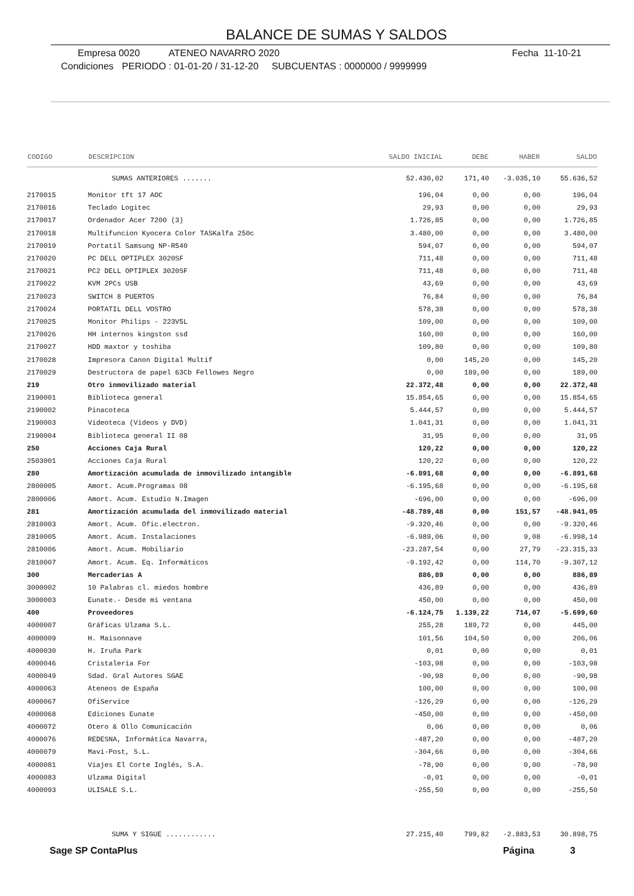BALANCE DE SUMAS Y SALDOS
Empresa 0020 ATENEO NAVARRO 2020 Fecha 11-10-21
Condiciones PERIODO : 01-01-20 / 31-12-20 SUBCUENTAS : 0000000 / 9999999
| CODIGO | DESCRIPCION | SALDO INICIAL | DEBE | HABER | SALDO |
| --- | --- | --- | --- | --- | --- |
| | SUMAS ANTERIORES ....... | 52.430,02 | 171,40 | -3.035,10 | 55.636,52 |
| 2170015 | Monitor tft 17 AOC | 196,04 | 0,00 | 0,00 | 196,04 |
| 2170016 | Teclado Logitec | 29,93 | 0,00 | 0,00 | 29,93 |
| 2170017 | Ordenador Acer 7200 (3) | 1.726,85 | 0,00 | 0,00 | 1.726,85 |
| 2170018 | Multifuncion Kyocera Color TASKalfa 250c | 3.480,00 | 0,00 | 0,00 | 3.480,00 |
| 2170019 | Portatil Samsung NP-R540 | 594,07 | 0,00 | 0,00 | 594,07 |
| 2170020 | PC DELL OPTIPLEX 3020SF | 711,48 | 0,00 | 0,00 | 711,48 |
| 2170021 | PC2 DELL OPTIPLEX 3020SF | 711,48 | 0,00 | 0,00 | 711,48 |
| 2170022 | KVM 2PCs USB | 43,69 | 0,00 | 0,00 | 43,69 |
| 2170023 | SWITCH 8 PUERTOS | 76,84 | 0,00 | 0,00 | 76,84 |
| 2170024 | PORTATIL DELL VOSTRO | 578,38 | 0,00 | 0,00 | 578,38 |
| 2170025 | Monitor Philips - 223V5L | 109,00 | 0,00 | 0,00 | 109,00 |
| 2170026 | HH internos kingston ssd | 160,00 | 0,00 | 0,00 | 160,00 |
| 2170027 | HDD maxtor y toshiba | 109,80 | 0,00 | 0,00 | 109,80 |
| 2170028 | Impresora Canon Digital Multif | 0,00 | 145,20 | 0,00 | 145,20 |
| 2170029 | Destructora de papel 63Cb Fellowes Negro | 0,00 | 189,00 | 0,00 | 189,00 |
| 219 | Otro inmovilizado material | 22.372,48 | 0,00 | 0,00 | 22.372,48 |
| 2190001 | Biblioteca general | 15.854,65 | 0,00 | 0,00 | 15.854,65 |
| 2190002 | Pinacoteca | 5.444,57 | 0,00 | 0,00 | 5.444,57 |
| 2190003 | Videoteca (Videos y DVD) | 1.041,31 | 0,00 | 0,00 | 1.041,31 |
| 2190004 | Biblioteca general II 08 | 31,95 | 0,00 | 0,00 | 31,95 |
| 250 | Acciones Caja Rural | 120,22 | 0,00 | 0,00 | 120,22 |
| 2503001 | Acciones Caja Rural | 120,22 | 0,00 | 0,00 | 120,22 |
| 280 | Amortización acumulada de inmovilizado intangible | -6.891,68 | 0,00 | 0,00 | -6.891,68 |
| 2800005 | Amort. Acum.Programas 08 | -6.195,68 | 0,00 | 0,00 | -6.195,68 |
| 2800006 | Amort. Acum. Estudio N.Imagen | -696,00 | 0,00 | 0,00 | -696,00 |
| 281 | Amortización acumulada del inmovilizado material | -48.789,48 | 0,00 | 151,57 | -48.941,05 |
| 2810003 | Amort. Acum. Ofic.electron. | -9.320,46 | 0,00 | 0,00 | -9.320,46 |
| 2810005 | Amort. Acum. Instalaciones | -6.989,06 | 0,00 | 9,08 | -6.998,14 |
| 2810006 | Amort. Acum. Mobiliario | -23.287,54 | 0,00 | 27,79 | -23.315,33 |
| 2810007 | Amort. Acum. Eq. Informáticos | -9.192,42 | 0,00 | 114,70 | -9.307,12 |
| 300 | Mercaderías A | 886,89 | 0,00 | 0,00 | 886,89 |
| 3000002 | 10 Palabras cl. miedos hombre | 436,89 | 0,00 | 0,00 | 436,89 |
| 3000003 | Eunate.- Desde mi ventana | 450,00 | 0,00 | 0,00 | 450,00 |
| 400 | Proveedores | -6.124,75 | 1.139,22 | 714,07 | -5.699,60 |
| 4000007 | Gráficas Ulzama S.L. | 255,28 | 189,72 | 0,00 | 445,00 |
| 4000009 | H. Maisonnave | 101,56 | 104,50 | 0,00 | 206,06 |
| 4000030 | H. Iruña Park | 0,01 | 0,00 | 0,00 | 0,01 |
| 4000046 | Cristalería For | -103,98 | 0,00 | 0,00 | -103,98 |
| 4000049 | Sdad. Gral Autores SGAE | -90,98 | 0,00 | 0,00 | -90,98 |
| 4000063 | Ateneos de España | 100,00 | 0,00 | 0,00 | 100,00 |
| 4000067 | OfiService | -126,29 | 0,00 | 0,00 | -126,29 |
| 4000068 | Ediciones Eunate | -450,00 | 0,00 | 0,00 | -450,00 |
| 4000072 | Otero & Ollo Comunicación | 0,06 | 0,00 | 0,00 | 0,06 |
| 4000076 | REDESNA, Informática Navarra, | -487,20 | 0,00 | 0,00 | -487,20 |
| 4000079 | Mavi-Post, S.L. | -304,66 | 0,00 | 0,00 | -304,66 |
| 4000081 | Viajes El Corte Inglés, S.A. | -78,90 | 0,00 | 0,00 | -78,90 |
| 4000083 | Ulzama Digital | -0,01 | 0,00 | 0,00 | -0,01 |
| 4000093 | ULISALE S.L. | -255,50 | 0,00 | 0,00 | -255,50 |
| | SUMA Y SIGUE ............ | 27.215,40 | 799,82 | -2.883,53 | 30.898,75 |
Sage SP ContaPlus Página 3